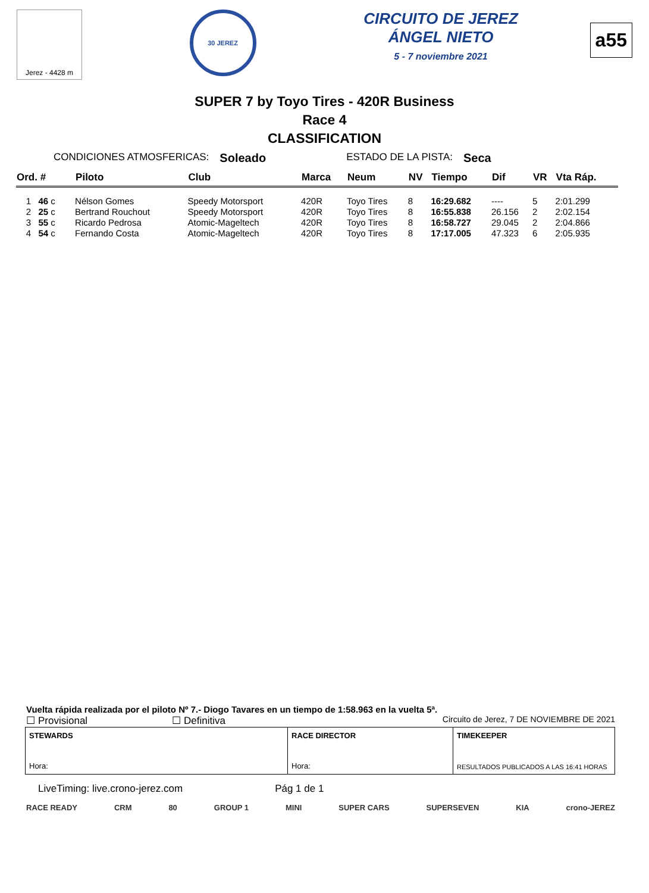Jerez - 4428 m
30 JEREZ
CIRCUITO DE JEREZ ÁNGEL NIETO
5 - 7 noviembre 2021
a55
SUPER 7 by Toyo Tires - 420R Business
Race 4
CLASSIFICATION
CONDICIONES ATMOSFERICAS: Soleado ESTADO DE LA PISTA: Seca
| Ord. # | Piloto | Club | Marca | Neum | NV | Tiempo | Dif | VR | Vta Ráp. |
| --- | --- | --- | --- | --- | --- | --- | --- | --- | --- |
| 1 46 c | Nélson Gomes | Speedy Motorsport | 420R | Toyo Tires | 8 | 16:29.682 | ---- | 5 | 2:01.299 |
| 2 25 c | Bertrand Rouchout | Speedy Motorsport | 420R | Toyo Tires | 8 | 16:55.838 | 26.156 | 2 | 2:02.154 |
| 3 55 c | Ricardo Pedrosa | Atomic-Mageltech | 420R | Toyo Tires | 8 | 16:58.727 | 29.045 | 2 | 2:04.866 |
| 4 54 c | Fernando Costa | Atomic-Mageltech | 420R | Toyo Tires | 8 | 17:17.005 | 47.323 | 6 | 2:05.935 |
Vuelta rápida realizada por el piloto Nº 7.- Diogo Tavares en un tiempo de 1:58.963 en la vuelta 5ª.
☐ Provisional ☐ Definitiva Circuito de Jerez, 7 DE NOVIEMBRE DE 2021
STEWARDS
Hora:
RACE DIRECTOR
Hora:
TIMEKEEPER
RESULTADOS PUBLICADOS A LAS 16:41 HORAS
LiveTiming: live.crono-jerez.com Pág 1 de 1
RACE READY CRM 80 GROUP 1 MINI SUPER CARS SUPERSEVEN KIA crono-JEREZ